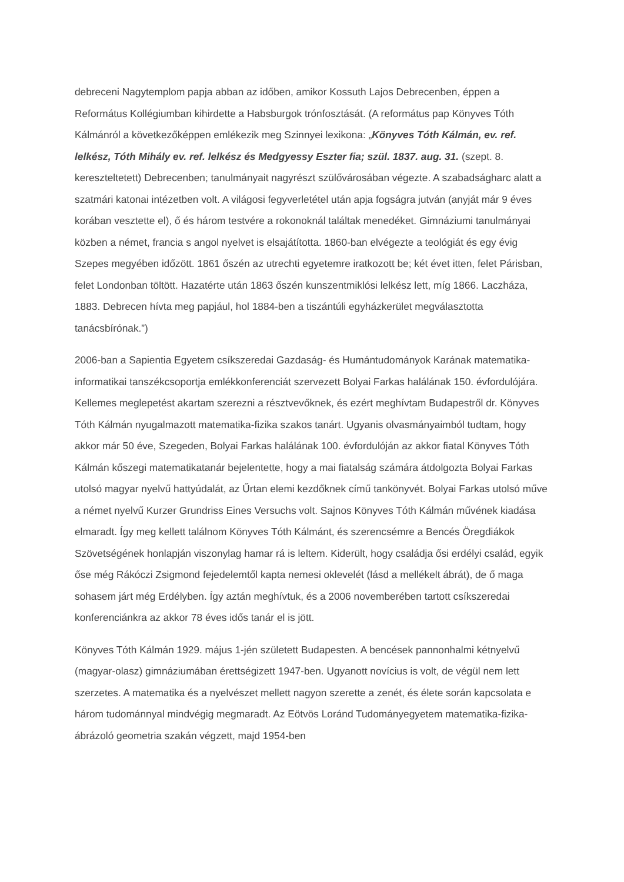debreceni Nagytemplom papja abban az időben, amikor Kossuth Lajos Debrecenben, éppen a Református Kollégiumban kihirdette a Habsburgok trónfosztását. (A református pap Könyves Tóth Kálmánról a következőképpen emlékezik meg Szinnyei lexikona: „Könyves Tóth Kálmán, ev. ref. lelkész, Tóth Mihály ev. ref. lelkész és Medgyessy Eszter fia; szül. 1837. aug. 31. (szept. 8. kereszteltetett) Debrecenben; tanulmányait nagyrészt szülővárosában végezte. A szabadságharc alatt a szatmári katonai intézetben volt. A világosi fegyverletétel után apja fogságra jutván (anyját már 9 éves korában vesztette el), ő és három testvére a rokonoknál találtak menedéket. Gimnáziumi tanulmányai közben a német, francia s angol nyelvet is elsajátította. 1860-ban elvégezte a teológiát és egy évig Szepes megyében időzött. 1861 őszén az utrechti egyetemre iratkozott be; két évet itten, felet Párisban, felet Londonban töltött. Hazatérte után 1863 őszén kunszentmiklósi lelkész lett, míg 1866. Laczháza, 1883. Debrecen hívta meg papjául, hol 1884-ben a tiszántúli egyházkerület megválasztotta tanácsbírónak.”)
2006-ban a Sapientia Egyetem csíkszeredai Gazdaság- és Humántudományok Karának matematika-informatikai tanszékcsoportja emlékkonferenciát szervezett Bolyai Farkas halálának 150. évfordulójára. Kellemes meglepetést akartam szerezni a résztvevőknek, és ezért meghívtam Budapestről dr. Könyves Tóth Kálmán nyugalmazott matematika-fizika szakos tanárt. Ugyanis olvasmányaimból tudtam, hogy akkor már 50 éve, Szegeden, Bolyai Farkas halálának 100. évfordulóján az akkor fiatal Könyves Tóth Kálmán kőszegi matematikatanár bejelentette, hogy a mai fiatalság számára átdolgozta Bolyai Farkas utolsó magyar nyelvű hattyúdalát, az Űrtan elemi kezdőknek című tankönyvét. Bolyai Farkas utolsó műve a német nyelvű Kurzer Grundriss Eines Versuchs volt. Sajnos Könyves Tóth Kálmán művének kiadása elmaradt. Így meg kellett találnom Könyves Tóth Kálmánt, és szerencsémre a Bencés Öregdiákok Szövetségének honlapján viszonylag hamar rá is leltem. Kiderült, hogy családja ősi erdélyi család, egyik őse még Rákóczi Zsigmond fejedelemtől kapta nemesi oklevelét (lásd a mellékelt ábrát), de ő maga sohasem járt még Erdélyben. Így aztán meghívtuk, és a 2006 novemberében tartott csíkszeredai konferenciánkra az akkor 78 éves idős tanár el is jött.
Könyves Tóth Kálmán 1929. május 1-jén született Budapesten. A bencések pannonhalmi kétnyelvű (magyar-olasz) gimnáziumában érettségizett 1947-ben. Ugyanott novícius is volt, de végül nem lett szerzetes. A matematika és a nyelvészet mellett nagyon szerette a zenét, és élete során kapcsolata e három tudománnyal mindvégig megmaradt. Az Eötvös Loránd Tudományegyetem matematika-fizika-ábrázoló geometria szakán végzett, majd 1954-ben